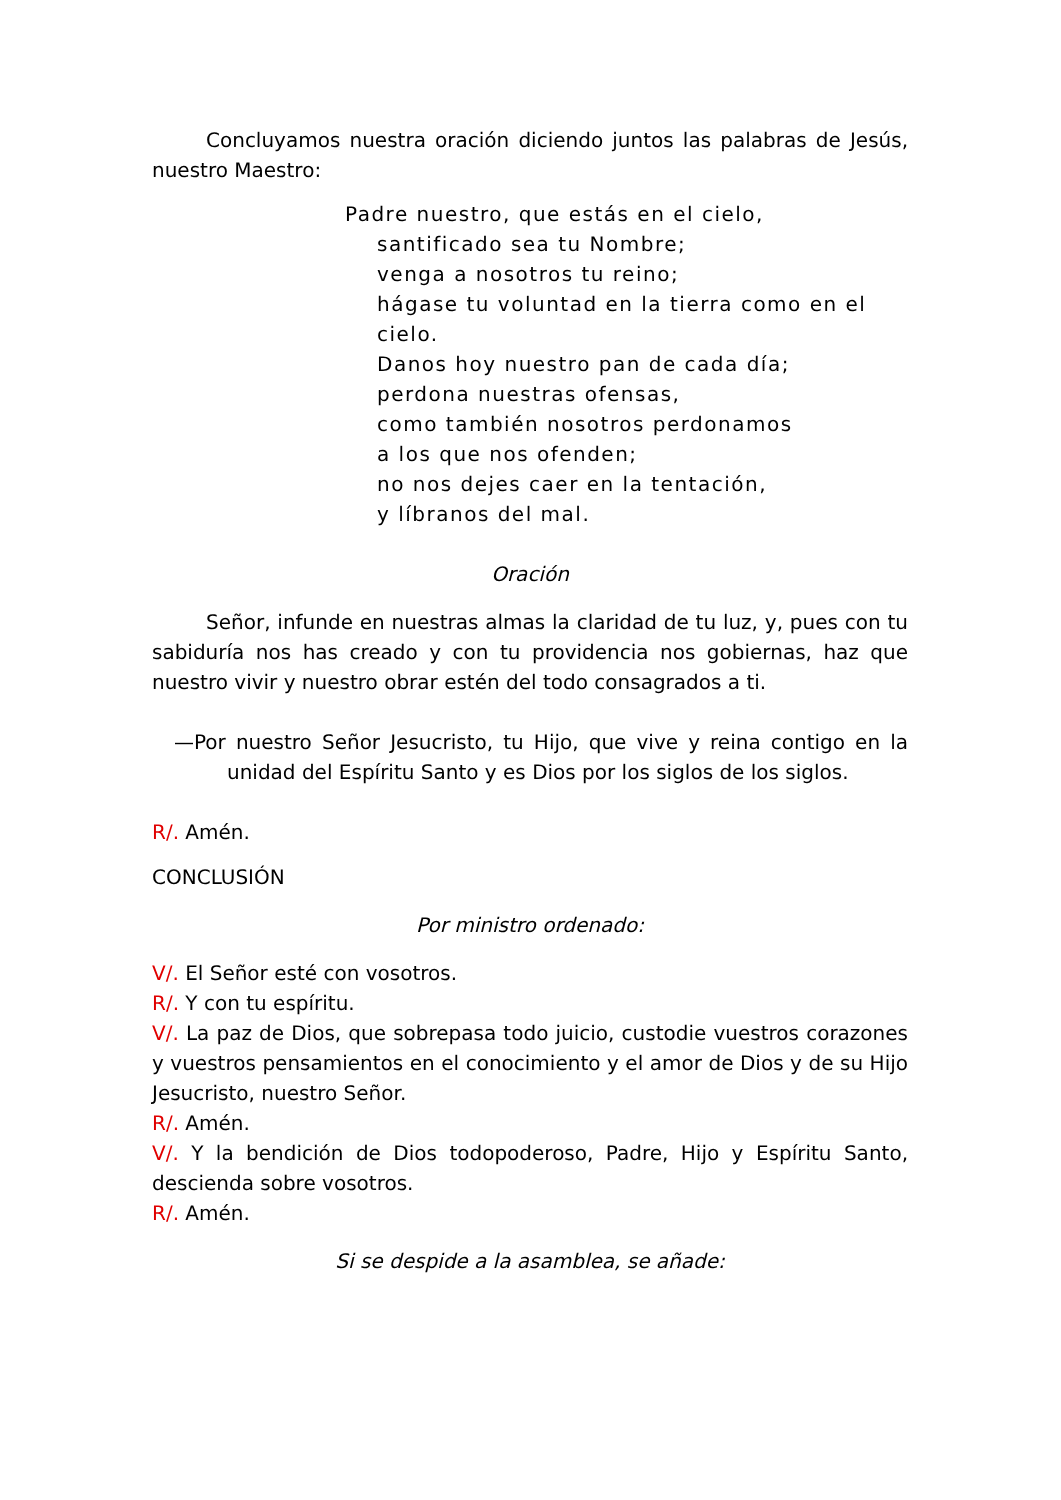Concluyamos nuestra oración diciendo juntos las palabras de Jesús, nuestro Maestro:
Padre nuestro, que estás en el cielo,
santificado sea tu Nombre;
venga a nosotros tu reino;
hágase tu voluntad en la tierra como en el cielo.
Danos hoy nuestro pan de cada día;
perdona nuestras ofensas,
como también nosotros perdonamos
a los que nos ofenden;
no nos dejes caer en la tentación,
y líbranos del mal.
Oración
Señor, infunde en nuestras almas la claridad de tu luz, y, pues con tu sabiduría nos has creado y con tu providencia nos gobiernas, haz que nuestro vivir y nuestro obrar estén del todo consagrados a ti.
—Por nuestro Señor Jesucristo, tu Hijo, que vive y reina contigo en la unidad del Espíritu Santo y es Dios por los siglos de los siglos.
R/. Amén.
CONCLUSIÓN
Por ministro ordenado:
V/. El Señor esté con vosotros.
R/. Y con tu espíritu.
V/. La paz de Dios, que sobrepasa todo juicio, custodie vuestros corazones y vuestros pensamientos en el conocimiento y el amor de Dios y de su Hijo Jesucristo, nuestro Señor.
R/. Amén.
V/. Y la bendición de Dios todopoderoso, Padre, Hijo y Espíritu Santo, descienda sobre vosotros.
R/. Amén.
Si se despide a la asamblea, se añade: